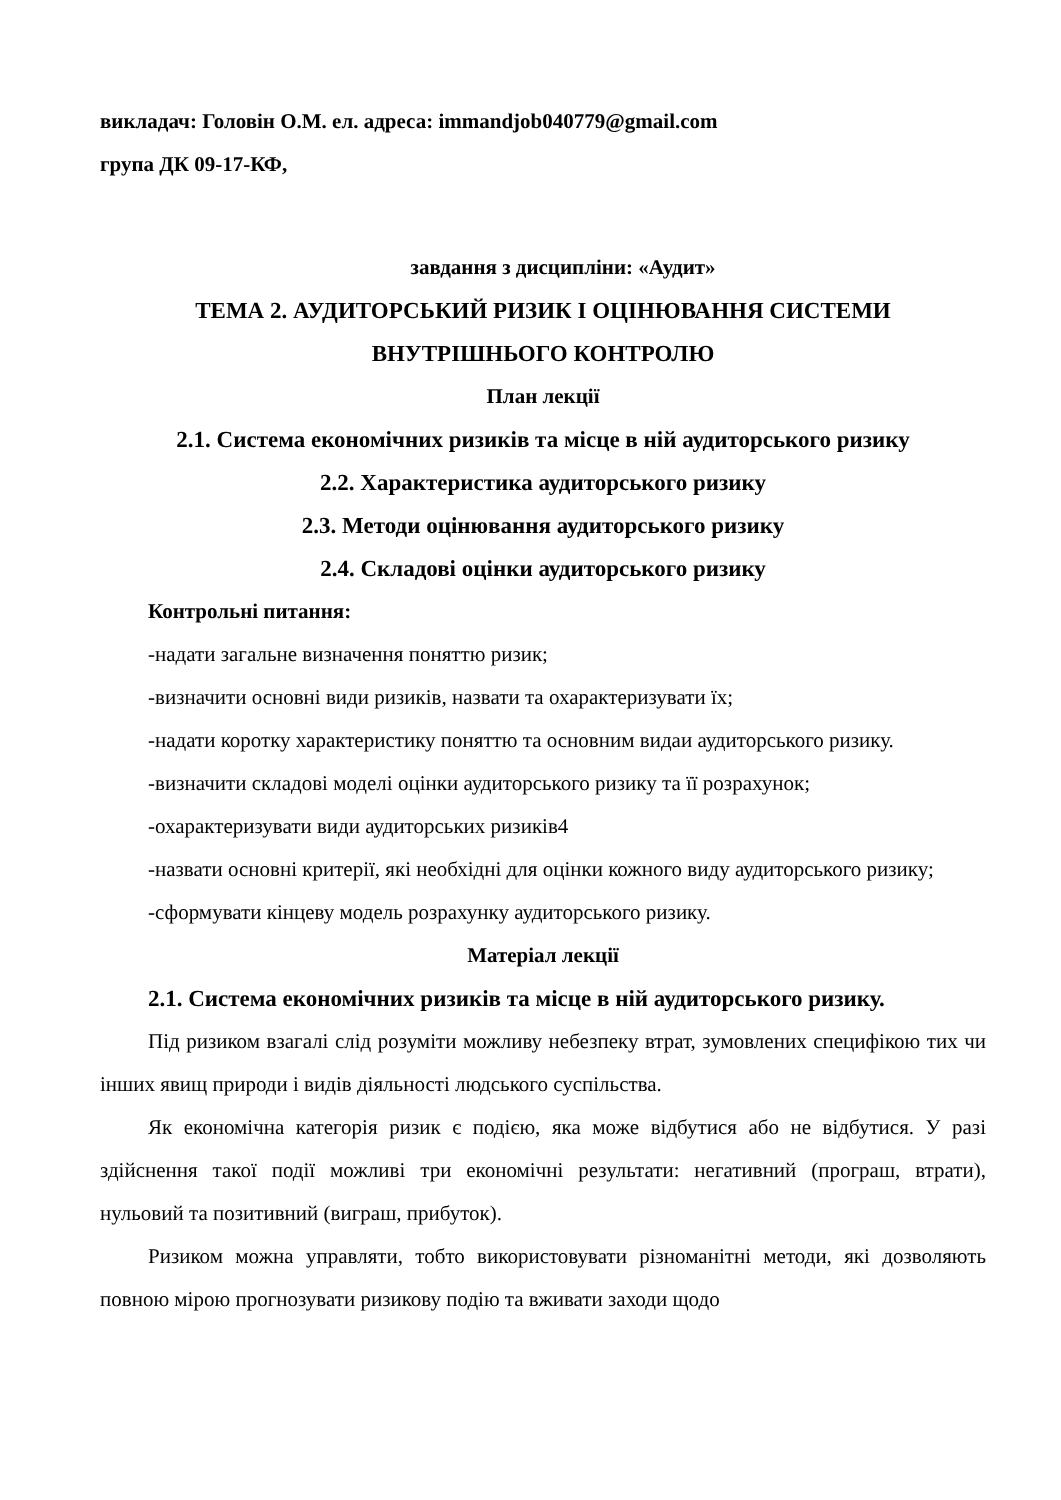викладач: Головін О.М. ел. адреса: immandjob040779@gmail.com
група ДК 09-17-КФ,
завдання з дисципліни: «Аудит»
ТЕМА 2. АУДИТОРСЬКИЙ РИЗИК І ОЦІНЮВАННЯ СИСТЕМИ ВНУТРІШНЬОГО КОНТРОЛЮ
План лекції
2.1. Система економічних ризиків та місце в ній аудиторського ризику
2.2. Характеристика аудиторського ризику
2.3. Методи оцінювання аудиторського ризику
2.4. Складові оцінки аудиторського ризику
Контрольні питання:
-надати загальне визначення поняттю ризик;
-визначити основні види ризиків, назвати та охарактеризувати їх;
-надати коротку характеристику поняттю та основним видаи аудиторського ризику.
-визначити складові моделі оцінки аудиторського ризику та її розрахунок;
-охарактеризувати види аудиторських ризиків4
-назвати основні критерії, які необхідні для оцінки кожного виду аудиторського ризику;
-сформувати кінцеву модель розрахунку аудиторського ризику.
Матеріал лекції
2.1. Система економічних ризиків та місце в ній аудиторського ризику.
Під ризиком взагалі слід розуміти можливу небезпеку втрат, зумовлених специфікою тих чи інших явищ природи і видів діяльності людського суспільства.
Як економічна категорія ризик є подією, яка може відбутися або не відбутися. У разі здійснення такої події можливі три економічні результати: негативний (програш, втрати), нульовий та позитивний (виграш, прибуток).
Ризиком можна управляти, тобто використовувати різноманітні методи, які дозволяють повною мірою прогнозувати ризикову подію та вживати заходи щодо